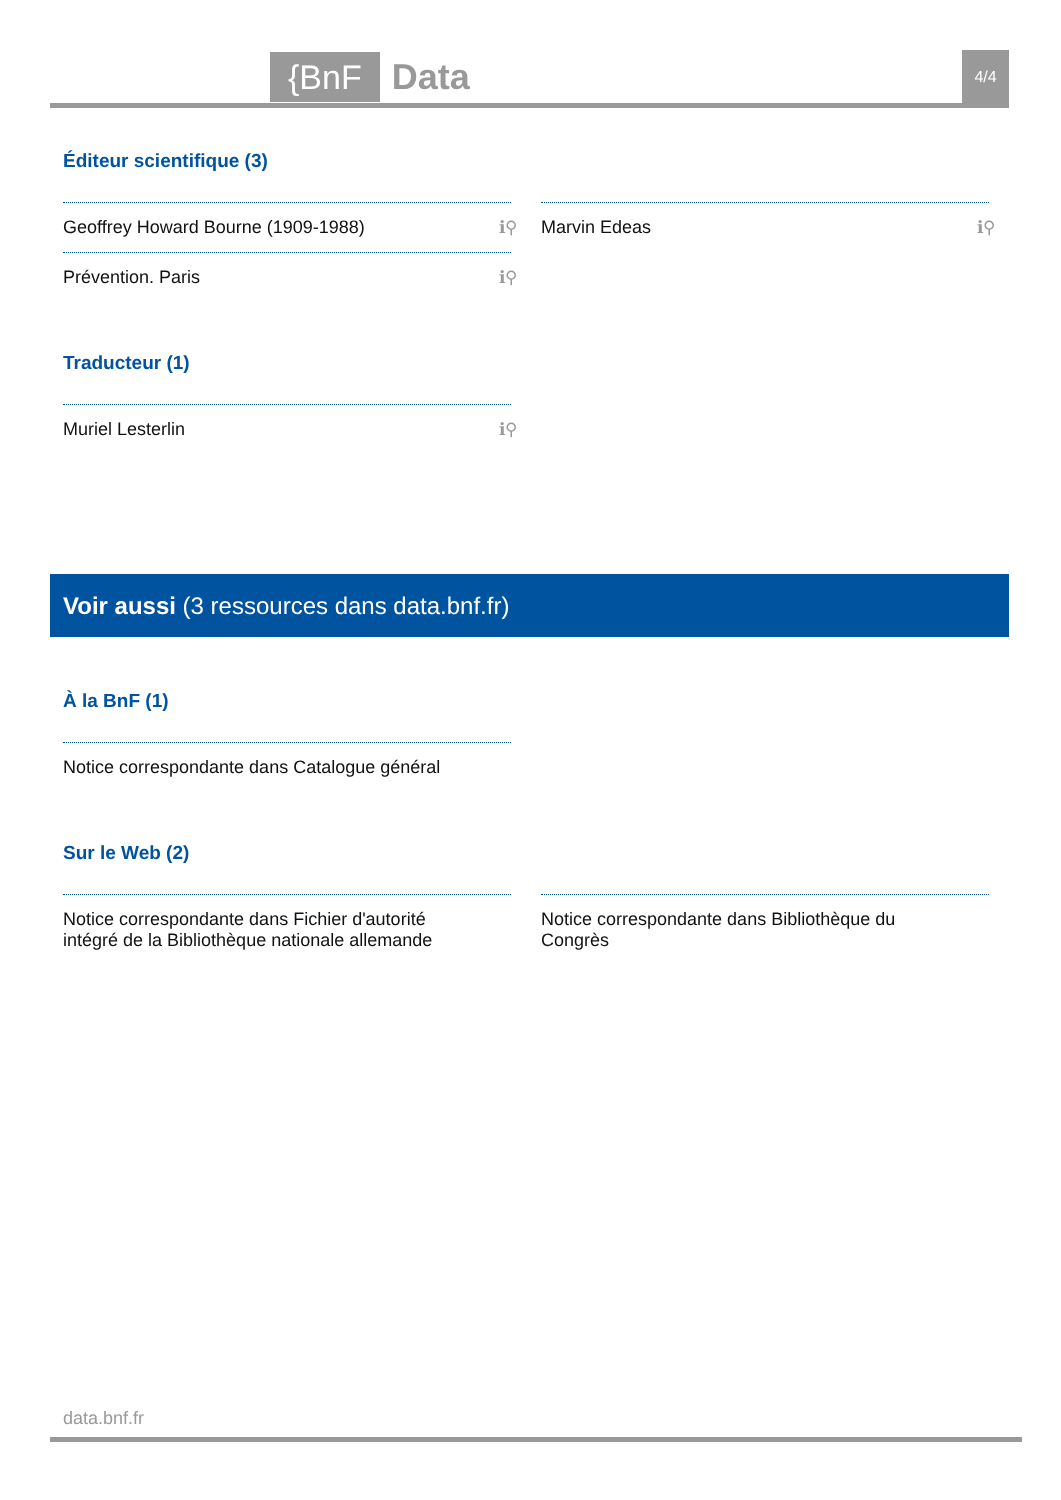{BnF
Data
4/4
Éditeur scientifique (3)
Geoffrey Howard Bourne (1909-1988) ℹ⚲
Prévention. Paris ℹ⚲
Marvin Edeas ℹ⚲
Traducteur (1)
Muriel Lesterlin ℹ⚲
Voir aussi (3 ressources dans data.bnf.fr)
À la BnF (1)
Notice correspondante dans Catalogue général
Sur le Web (2)
Notice correspondante dans Fichier d'autorité intégré de la Bibliothèque nationale allemande
Notice correspondante dans Bibliothèque du Congrès
data.bnf.fr